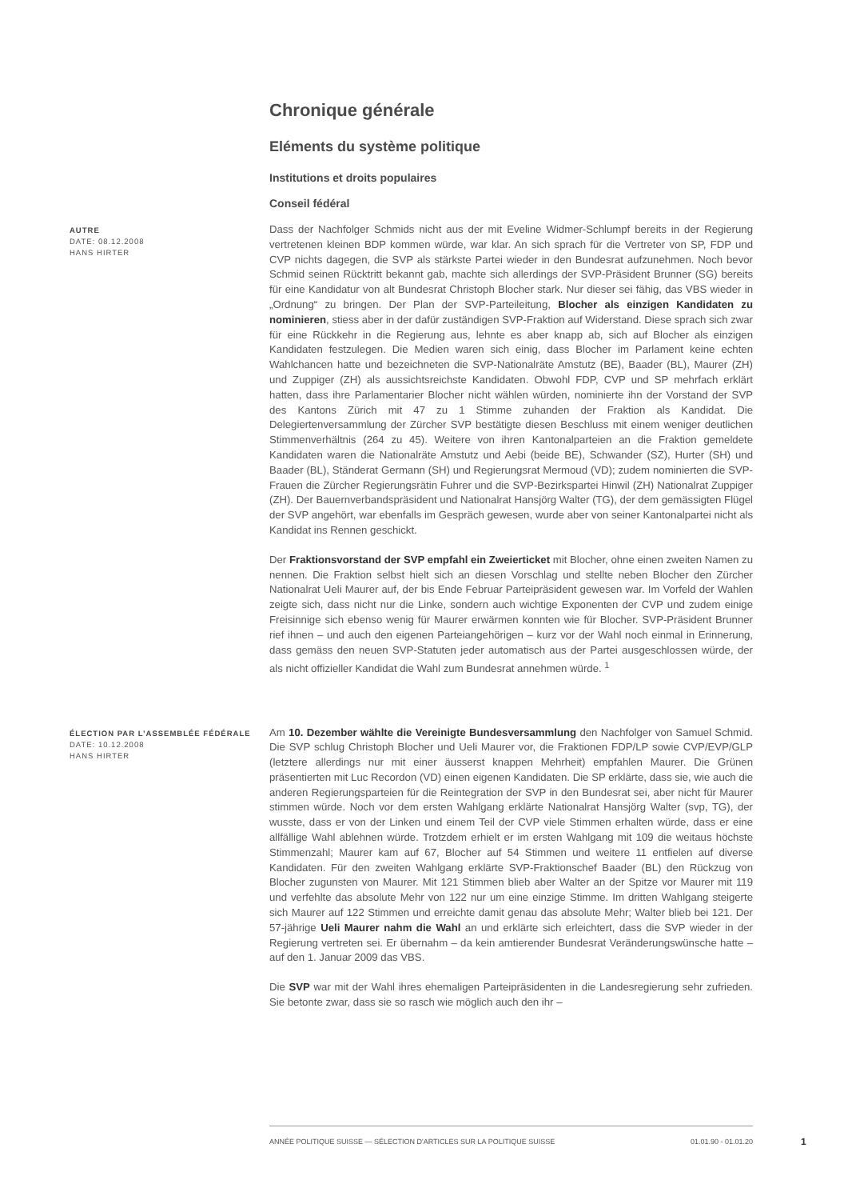Chronique générale
Eléments du système politique
Institutions et droits populaires
Conseil fédéral
AUTRE
DATE: 08.12.2008
HANS HIRTER
Dass der Nachfolger Schmids nicht aus der mit Eveline Widmer-Schlumpf bereits in der Regierung vertretenen kleinen BDP kommen würde, war klar. An sich sprach für die Vertreter von SP, FDP und CVP nichts dagegen, die SVP als stärkste Partei wieder in den Bundesrat aufzunehmen. Noch bevor Schmid seinen Rücktritt bekannt gab, machte sich allerdings der SVP-Präsident Brunner (SG) bereits für eine Kandidatur von alt Bundesrat Christoph Blocher stark. Nur dieser sei fähig, das VBS wieder in „Ordnung“ zu bringen. Der Plan der SVP-Parteileitung, Blocher als einzigen Kandidaten zu nominieren, stiess aber in der dafür zuständigen SVP-Fraktion auf Widerstand. Diese sprach sich zwar für eine Rückkehr in die Regierung aus, lehnte es aber knapp ab, sich auf Blocher als einzigen Kandidaten festzulegen. Die Medien waren sich einig, dass Blocher im Parlament keine echten Wahlchancen hatte und bezeichneten die SVP-Nationalräte Amstutz (BE), Baader (BL), Maurer (ZH) und Zuppiger (ZH) als aussichtsreichste Kandidaten. Obwohl FDP, CVP und SP mehrfach erklärt hatten, dass ihre Parlamentarier Blocher nicht wählen würden, nominierte ihn der Vorstand der SVP des Kantons Zürich mit 47 zu 1 Stimme zuhanden der Fraktion als Kandidat. Die Delegiertenversammlung der Zürcher SVP bestätigte diesen Beschluss mit einem weniger deutlichen Stimmenverhältnis (264 zu 45). Weitere von ihren Kantonalparteien an die Fraktion gemeldete Kandidaten waren die Nationalräte Amstutz und Aebi (beide BE), Schwander (SZ), Hurter (SH) und Baader (BL), Ständerat Germann (SH) und Regierungsrat Mermoud (VD); zudem nominierten die SVP-Frauen die Zürcher Regierungsrätin Fuhrer und die SVP-Bezirkspartei Hinwil (ZH) Nationalrat Zuppiger (ZH). Der Bauernverbandspräsident und Nationalrat Hansjörg Walter (TG), der dem gemässigten Flügel der SVP angehört, war ebenfalls im Gespräch gewesen, wurde aber von seiner Kantonalpartei nicht als Kandidat ins Rennen geschickt.
Der Fraktionsvorstand der SVP empfahl ein Zweierticket mit Blocher, ohne einen zweiten Namen zu nennen. Die Fraktion selbst hielt sich an diesen Vorschlag und stellte neben Blocher den Zürcher Nationalrat Ueli Maurer auf, der bis Ende Februar Parteipräsident gewesen war. Im Vorfeld der Wahlen zeigte sich, dass nicht nur die Linke, sondern auch wichtige Exponenten der CVP und zudem einige Freisinnige sich ebenso wenig für Maurer erwärmen konnten wie für Blocher. SVP-Präsident Brunner rief ihnen – und auch den eigenen Parteiangehörigen – kurz vor der Wahl noch einmal in Erinnerung, dass gemäss den neuen SVP-Statuten jeder automatisch aus der Partei ausgeschlossen würde, der als nicht offizieller Kandidat die Wahl zum Bundesrat annehmen würde. <sup>1</sup>
ÉLECTION PAR L’ASSEMBLÉE FÉDÉRALE
DATE: 10.12.2008
HANS HIRTER
Am 10. Dezember wählte die Vereinigte Bundesversammlung den Nachfolger von Samuel Schmid. Die SVP schlug Christoph Blocher und Ueli Maurer vor, die Fraktionen FDP/LP sowie CVP/EVP/GLP (letztere allerdings nur mit einer äusserst knappen Mehrheit) empfahlen Maurer. Die Grünen präsentierten mit Luc Recordon (VD) einen eigenen Kandidaten. Die SP erklärte, dass sie, wie auch die anderen Regierungsparteien für die Reintegration der SVP in den Bundesrat sei, aber nicht für Maurer stimmen würde. Noch vor dem ersten Wahlgang erklärte Nationalrat Hansjörg Walter (svp, TG), der wusste, dass er von der Linken und einem Teil der CVP viele Stimmen erhalten würde, dass er eine allfällige Wahl ablehnen würde. Trotzdem erhielt er im ersten Wahlgang mit 109 die weitaus höchste Stimmenzahl; Maurer kam auf 67, Blocher auf 54 Stimmen und weitere 11 entfielen auf diverse Kandidaten. Für den zweiten Wahlgang erklärte SVP-Fraktionschef Baader (BL) den Rückzug von Blocher zugunsten von Maurer. Mit 121 Stimmen blieb aber Walter an der Spitze vor Maurer mit 119 und verfehlte das absolute Mehr von 122 nur um eine einzige Stimme. Im dritten Wahlgang steigerte sich Maurer auf 122 Stimmen und erreichte damit genau das absolute Mehr; Walter blieb bei 121. Der 57-jährige Ueli Maurer nahm die Wahl an und erklärte sich erleichtert, dass die SVP wieder in der Regierung vertreten sei. Er übernahm – da kein amtierender Bundesrat Veränderungswünsche hatte – auf den 1. Januar 2009 das VBS.
Die SVP war mit der Wahl ihres ehemaligen Parteipräsidenten in die Landesregierung sehr zufrieden. Sie betonte zwar, dass sie so rasch wie möglich auch den ihr –
ANNÉE POLITIQUE SUISSE — SÉLECTION D'ARTICLES SUR LA POLITIQUE SUISSE 01.01.90 - 01.01.20
1